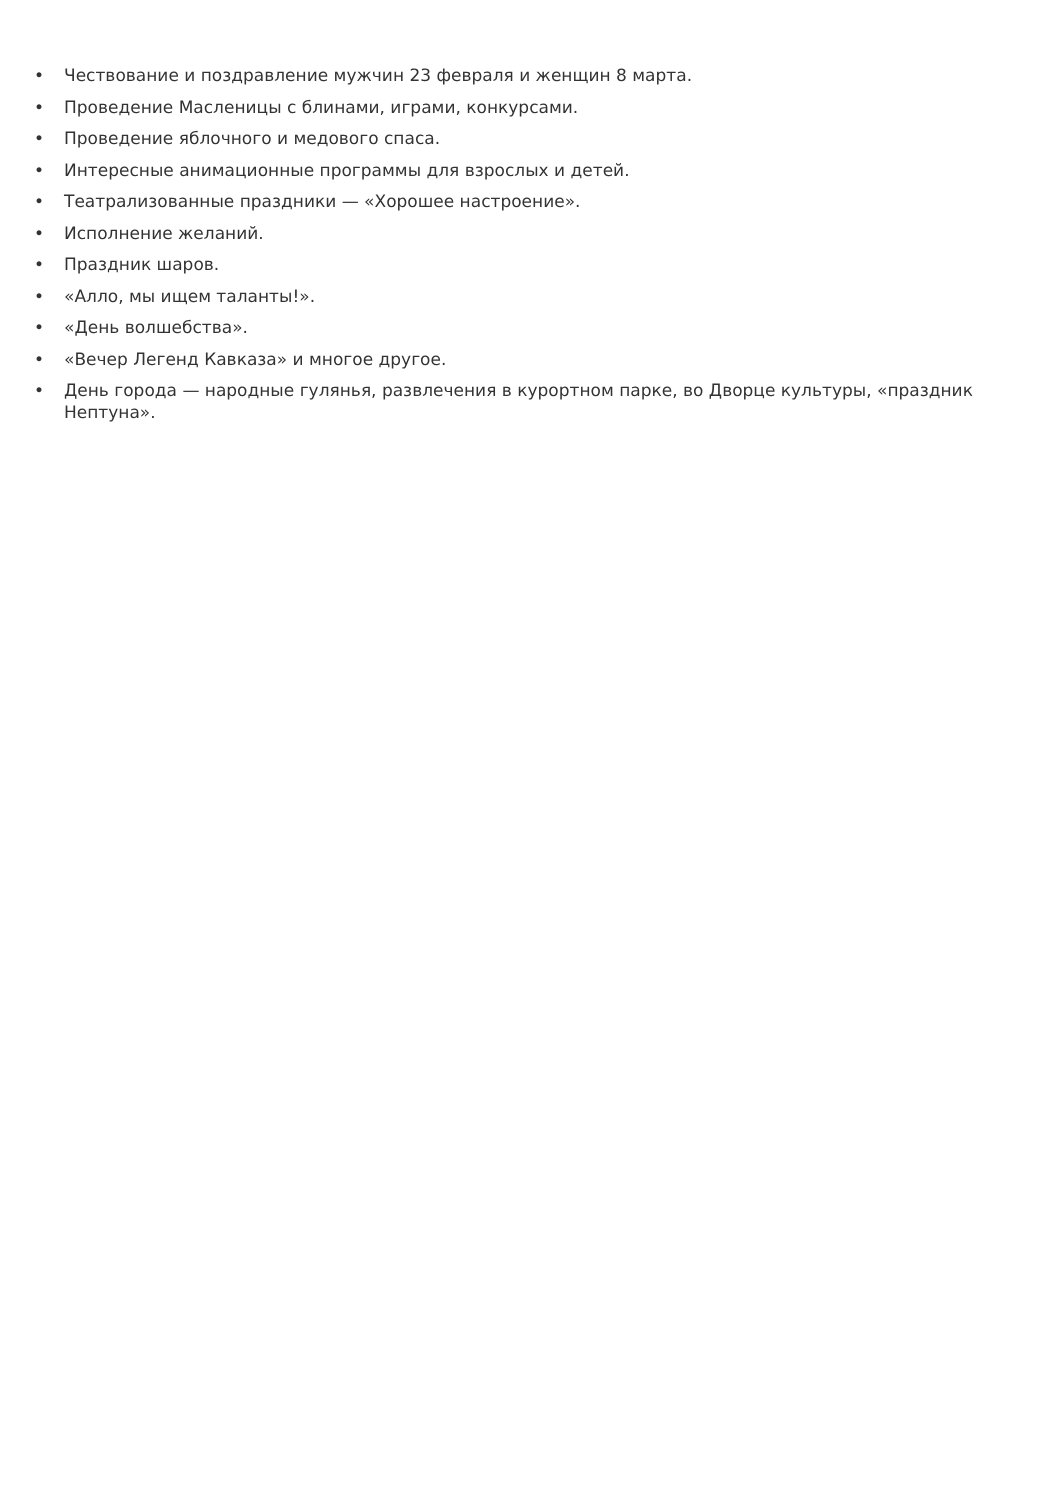• Чествование и поздравление мужчин 23 февраля и женщин 8 марта.
• Проведение Масленицы с блинами, играми, конкурсами.
• Проведение яблочного и медового спаса.
• Интересные анимационные программы для взрослых и детей.
• Театрализованные праздники — «Хорошее настроение».
• Исполнение желаний.
• Праздник шаров.
• «Алло, мы ищем таланты!».
• «День волшебства».
• «Вечер Легенд Кавказа» и многое другое.
• День города — народные гулянья, развлечения в курортном парке, во Дворце культуры, «праздник Нептуна».